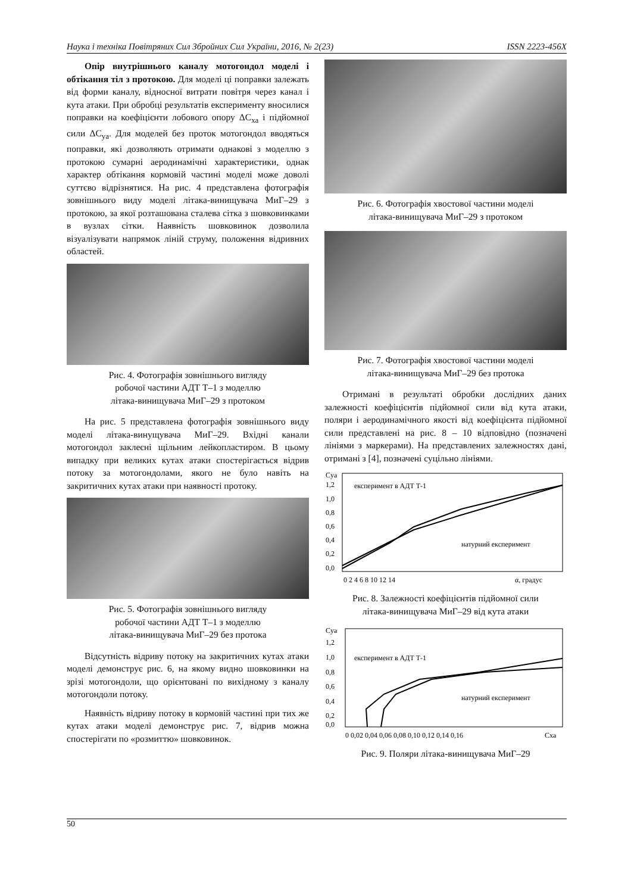Наука і техніка Повітряних Сил Збройних Сил України, 2016, № 2(23) ISSN 2223-456X
Опір внутрішнього каналу мотогондол моделі і обтікання тіл з протокою. Для моделі ці поправки залежать від форми каналу, відносної витрати повітря через канал і кута атаки. При обробці результатів експерименту вносилися поправки на коефіцієнти лобового опору ΔC<sub>xa</sub> і підйомної сили ΔC<sub>ya</sub>. Для моделей без проток мотогондол вводяться поправки, які дозволяють отримати однакові з моделлю з протокою сумарні аеродинамічні характеристики, однак характер обтікання кормовій частині моделі може доволі суттєво відрізнятися. На рис. 4 представлена фотографія зовнішнього виду моделі літака-винищувача МиГ–29 з протокою, за якої розташована сталева сітка з шовковинками в вузлах сітки. Наявність шовковинок дозволила візуалізувати напрямок ліній струму, положення відривних областей.
Рис. 4. Фотографія зовнішнього вигляду
робочої частини АДТ Т–1 з моделлю
літака-винищувача МиГ–29 з протоком
На рис. 5 представлена фотографія зовнішнього виду моделі літака-винущувача МиГ–29. Вхідні канали мотогондол заклеєні щільним лейкопластиром. В цьому випадку при великих кутах атаки спостерігається відрив потоку за мотогондолами, якого не було навіть на закритичних кутах атаки при наявності протоку.
Рис. 5. Фотографія зовнішнього вигляду
робочої частини АДТ Т–1 з моделлю
літака-винищувача МиГ–29 без протока
Відсутність відриву потоку на закритичних кутах атаки моделі демонструє рис. 6, на якому видно шовковинки на зрізі мотогондоли, що орієнтовані по вихідному з каналу мотогондоли потоку.
Наявність відриву потоку в кормовій частині при тих же кутах атаки моделі демонструє рис. 7, відрив можна спостерігати по «розмиттю» шовковинок.
Рис. 6. Фотографія хвостової частини моделі
літака-винищувача МиГ–29 з протоком
Рис. 7. Фотографія хвостової частини моделі
літака-винищувача МиГ–29 без протока
Отримані в результаті обробки дослідних даних залежності коефіцієнтів підйомної сили від кута атаки, поляри і аеродинамічного якості від коефіцієнта підйомної сили представлені на рис. 8 – 10 відповідно (позначені лініями з маркерами). На представлених залежностях дані, отримані з [4], позначені суцільно лініями.
Cya
1,2
1,0
0,8
0,6
0,4
0,2
0,0
експеримент в АДТ Т-1
натурний експеримент
0 2 4 6 8 10 12 14
α, градус
Рис. 8. Залежності коефіцієнтів підйомної сили
літака-винищувача МиГ–29 від кута атаки
Cya
1,2
1,0
0,8
0,6
0,4
0,2
0,0
експеримент в АДТ Т-1
натурний експеримент
0 0,02 0,04 0,06 0,08 0,10 0,12 0,14 0,16
Cxa
Рис. 9. Поляри літака-винищувача МиГ–29
50